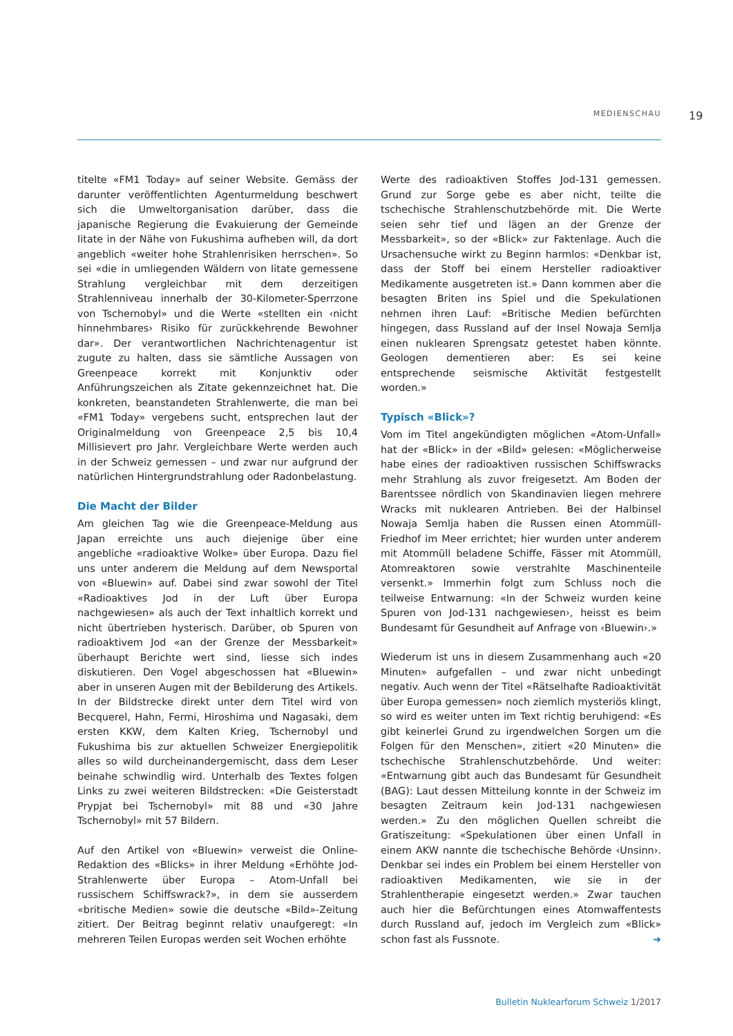MEDIENSCHAU 19
titelte «FM1 Today» auf seiner Website. Gemäss der darunter veröffentlichten Agenturmeldung beschwert sich die Umweltorganisation darüber, dass die japanische Regierung die Evakuierung der Gemeinde Iitate in der Nähe von Fukushima aufheben will, da dort angeblich «weiter hohe Strahlenrisiken herrschen». So sei «die in umliegenden Wäldern von Iitate gemessene Strahlung vergleichbar mit dem derzeitigen Strahlenniveau innerhalb der 30-Kilometer-Sperrzone von Tschernobyl» und die Werte «stellten ein ‹nicht hinnehmbares› Risiko für zurückkehrende Bewohner dar». Der verantwortlichen Nachrichtenagentur ist zugute zu halten, dass sie sämtliche Aussagen von Greenpeace korrekt mit Konjunktiv oder Anführungszeichen als Zitate gekennzeichnet hat. Die konkreten, beanstandeten Strahlenwerte, die man bei «FM1 Today» vergebens sucht, entsprechen laut der Originalmeldung von Greenpeace 2,5 bis 10,4 Millisievert pro Jahr. Vergleichbare Werte werden auch in der Schweiz gemessen – und zwar nur aufgrund der natürlichen Hintergrundstrahlung oder Radonbelastung.
Die Macht der Bilder
Am gleichen Tag wie die Greenpeace-Meldung aus Japan erreichte uns auch diejenige über eine angebliche «radioaktive Wolke» über Europa. Dazu fiel uns unter anderem die Meldung auf dem Newsportal von «Bluewin» auf. Dabei sind zwar sowohl der Titel «Radioaktives Jod in der Luft über Europa nachgewiesen» als auch der Text inhaltlich korrekt und nicht übertrieben hysterisch. Darüber, ob Spuren von radioaktivem Jod «an der Grenze der Messbarkeit» überhaupt Berichte wert sind, liesse sich indes diskutieren. Den Vogel abgeschossen hat «Bluewin» aber in unseren Augen mit der Bebilderung des Artikels. In der Bildstrecke direkt unter dem Titel wird von Becquerel, Hahn, Fermi, Hiroshima und Nagasaki, dem ersten KKW, dem Kalten Krieg, Tschernobyl und Fukushima bis zur aktuellen Schweizer Energiepolitik alles so wild durcheinandergemischt, dass dem Leser beinahe schwindlig wird. Unterhalb des Textes folgen Links zu zwei weiteren Bildstrecken: «Die Geisterstadt Prypjat bei Tschernobyl» mit 88 und «30 Jahre Tschernobyl» mit 57 Bildern.
Auf den Artikel von «Bluewin» verweist die Online-Redaktion des «Blicks» in ihrer Meldung «Erhöhte Jod-Strahlenwerte über Europa – Atom-Unfall bei russischem Schiffswrack?», in dem sie ausserdem «britische Medien» sowie die deutsche «Bild»-Zeitung zitiert. Der Beitrag beginnt relativ unaufgeregt: «In mehreren Teilen Europas werden seit Wochen erhöhte
Werte des radioaktiven Stoffes Jod-131 gemessen. Grund zur Sorge gebe es aber nicht, teilte die tschechische Strahlenschutzbehörde mit. Die Werte seien sehr tief und lägen an der Grenze der Messbarkeit», so der «Blick» zur Faktenlage. Auch die Ursachensuche wirkt zu Beginn harmlos: «Denkbar ist, dass der Stoff bei einem Hersteller radioaktiver Medikamente ausgetreten ist.» Dann kommen aber die besagten Briten ins Spiel und die Spekulationen nehmen ihren Lauf: «Britische Medien befürchten hingegen, dass Russland auf der Insel Nowaja Semlja einen nuklearen Sprengsatz getestet haben könnte. Geologen dementieren aber: Es sei keine entsprechende seismische Aktivität festgestellt worden.»
Typisch «Blick»?
Vom im Titel angekündigten möglichen «Atom-Unfall» hat der «Blick» in der «Bild» gelesen: «Möglicherweise habe eines der radioaktiven russischen Schiffswracks mehr Strahlung als zuvor freigesetzt. Am Boden der Barentssee nördlich von Skandinavien liegen mehrere Wracks mit nuklearen Antrieben. Bei der Halbinsel Nowaja Semlja haben die Russen einen Atommüll-Friedhof im Meer errichtet; hier wurden unter anderem mit Atommüll beladene Schiffe, Fässer mit Atommüll, Atomreaktoren sowie verstrahlte Maschinenteile versenkt.» Immerhin folgt zum Schluss noch die teilweise Entwarnung: «In der Schweiz wurden keine Spuren von Jod-131 nachgewiesen›, heisst es beim Bundesamt für Gesundheit auf Anfrage von ‹Bluewin›.»
Wiederum ist uns in diesem Zusammenhang auch «20 Minuten» aufgefallen – und zwar nicht unbedingt negativ. Auch wenn der Titel «Rätselhafte Radioaktivität über Europa gemessen» noch ziemlich mysteriös klingt, so wird es weiter unten im Text richtig beruhigend: «Es gibt keinerlei Grund zu irgendwelchen Sorgen um die Folgen für den Menschen», zitiert «20 Minuten» die tschechische Strahlenschutzbehörde. Und weiter: «Entwarnung gibt auch das Bundesamt für Gesundheit (BAG): Laut dessen Mitteilung konnte in der Schweiz im besagten Zeitraum kein Jod-131 nachgewiesen werden.» Zu den möglichen Quellen schreibt die Gratiszeitung: «Spekulationen über einen Unfall in einem AKW nannte die tschechische Behörde ‹Unsinn›. Denkbar sei indes ein Problem bei einem Hersteller von radioaktiven Medikamenten, wie sie in der Strahlentherapie eingesetzt werden.» Zwar tauchen auch hier die Befürchtungen eines Atomwaffentests durch Russland auf, jedoch im Vergleich zum «Blick» schon fast als Fussnote. ➜
Bulletin Nuklearforum Schweiz 1/2017